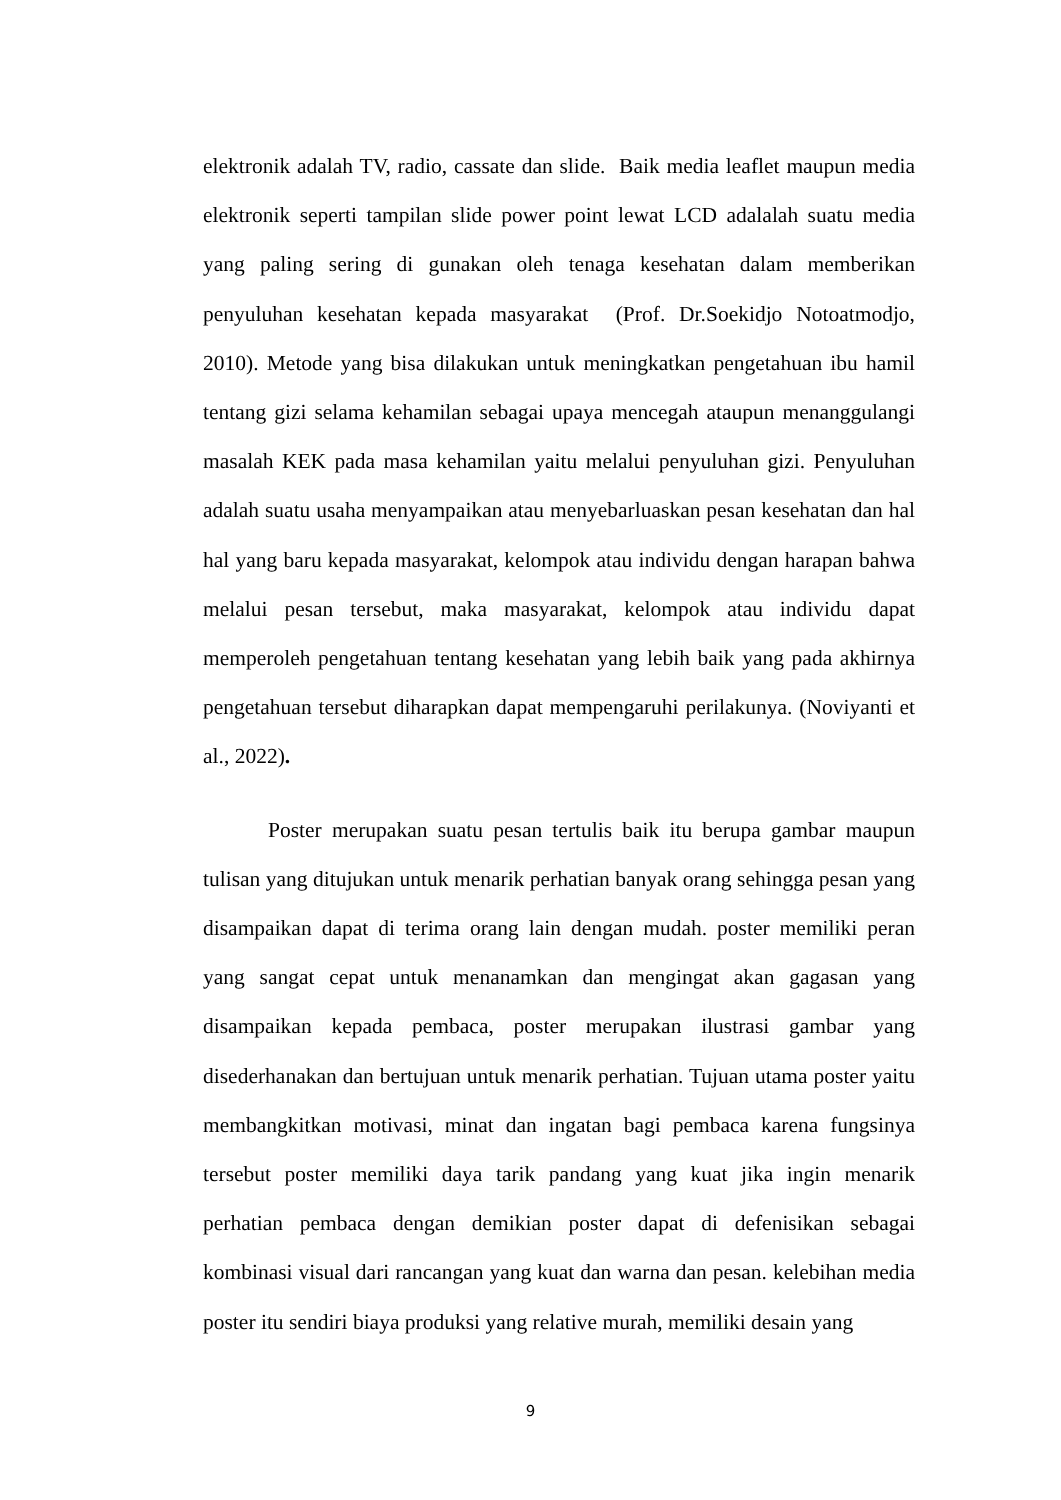elektronik adalah TV, radio, cassate dan slide. Baik media leaflet maupun media elektronik seperti tampilan slide power point lewat LCD adalalah suatu media yang paling sering di gunakan oleh tenaga kesehatan dalam memberikan penyuluhan kesehatan kepada masyarakat (Prof. Dr.Soekidjo Notoatmodjo, 2010). Metode yang bisa dilakukan untuk meningkatkan pengetahuan ibu hamil tentang gizi selama kehamilan sebagai upaya mencegah ataupun menanggulangi masalah KEK pada masa kehamilan yaitu melalui penyuluhan gizi. Penyuluhan adalah suatu usaha menyampaikan atau menyebarluaskan pesan kesehatan dan hal hal yang baru kepada masyarakat, kelompok atau individu dengan harapan bahwa melalui pesan tersebut, maka masyarakat, kelompok atau individu dapat memperoleh pengetahuan tentang kesehatan yang lebih baik yang pada akhirnya pengetahuan tersebut diharapkan dapat mempengaruhi perilakunya. (Noviyanti et al., 2022).
Poster merupakan suatu pesan tertulis baik itu berupa gambar maupun tulisan yang ditujukan untuk menarik perhatian banyak orang sehingga pesan yang disampaikan dapat di terima orang lain dengan mudah. poster memiliki peran yang sangat cepat untuk menanamkan dan mengingat akan gagasan yang disampaikan kepada pembaca, poster merupakan ilustrasi gambar yang disederhanakan dan bertujuan untuk menarik perhatian. Tujuan utama poster yaitu membangkitkan motivasi, minat dan ingatan bagi pembaca karena fungsinya tersebut poster memiliki daya tarik pandang yang kuat jika ingin menarik perhatian pembaca dengan demikian poster dapat di defenisikan sebagai kombinasi visual dari rancangan yang kuat dan warna dan pesan. kelebihan media poster itu sendiri biaya produksi yang relative murah, memiliki desain yang
9